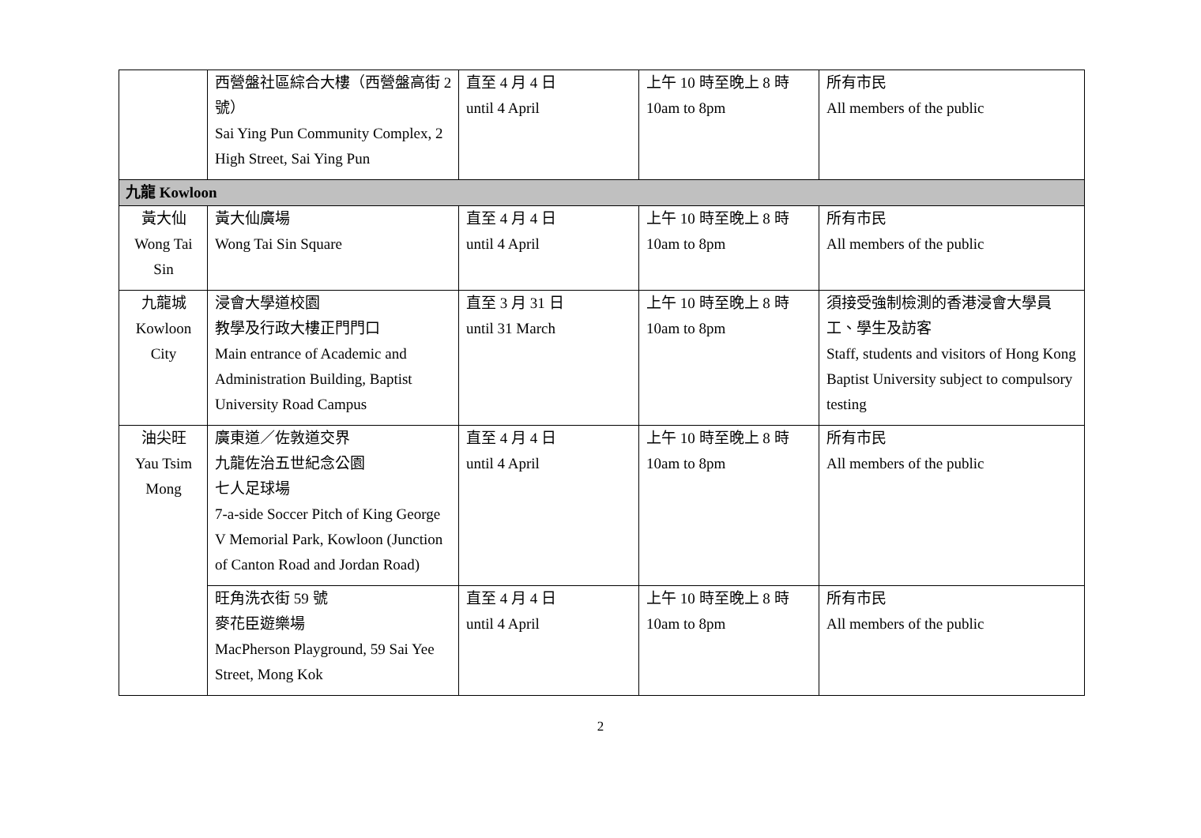| | 西營盤社區綜合大樓（西營盤高街 2 號） Sai Ying Pun Community Complex, 2 High Street, Sai Ying Pun | 直至 4 月 4 日 until 4 April | 上午 10 時至晚上 8 時 10am to 8pm | 所有市民 All members of the public |
| 九龍 Kowloon | | | | |
| 黃大仙 Wong Tai Sin | 黃大仙廣場 Wong Tai Sin Square | 直至 4 月 4 日 until 4 April | 上午 10 時至晚上 8 時 10am to 8pm | 所有市民 All members of the public |
| 九龍城 Kowloon City | 浸會大學道校園 教學及行政大樓正門門口 Main entrance of Academic and Administration Building, Baptist University Road Campus | 直至 3 月 31 日 until 31 March | 上午 10 時至晚上 8 時 10am to 8pm | 須接受強制檢測的香港浸會大學員工、學生及訪客 Staff, students and visitors of Hong Kong Baptist University subject to compulsory testing |
| 油尖旺 Yau Tsim Mong | 廣東道／佐敦道交界 九龍佐治五世紀念公園 七人足球場 7-a-side Soccer Pitch of King George V Memorial Park, Kowloon (Junction of Canton Road and Jordan Road) | 直至 4 月 4 日 until 4 April | 上午 10 時至晚上 8 時 10am to 8pm | 所有市民 All members of the public |
| | 旺角洗衣街 59 號 麥花臣遊樂場 MacPherson Playground, 59 Sai Yee Street, Mong Kok | 直至 4 月 4 日 until 4 April | 上午 10 時至晚上 8 時 10am to 8pm | 所有市民 All members of the public |
2